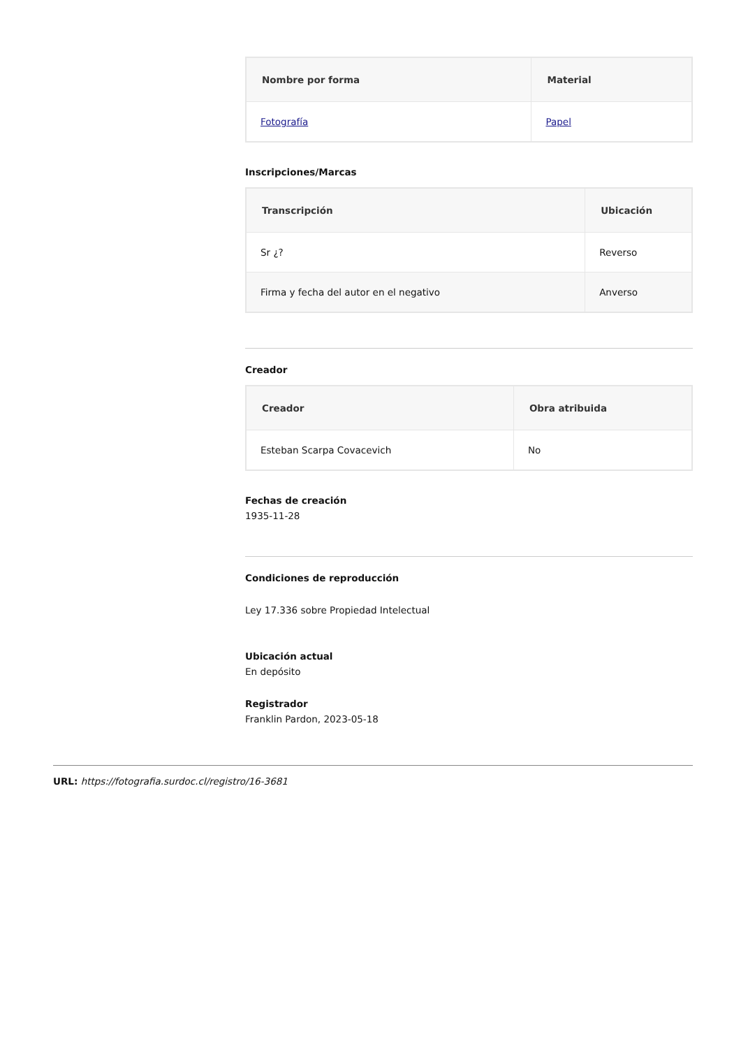| Nombre por forma | Material |
| --- | --- |
| Fotografía | Papel |
Inscripciones/Marcas
| Transcripción | Ubicación |
| --- | --- |
| Sr ¿? | Reverso |
| Firma y fecha del autor en el negativo | Anverso |
Creador
| Creador | Obra atribuida |
| --- | --- |
| Esteban Scarpa Covacevich | No |
Fechas de creación
1935-11-28
Condiciones de reproducción
Ley 17.336 sobre Propiedad Intelectual
Ubicación actual
En depósito
Registrador
Franklin Pardon, 2023-05-18
URL: https://fotografia.surdoc.cl/registro/16-3681